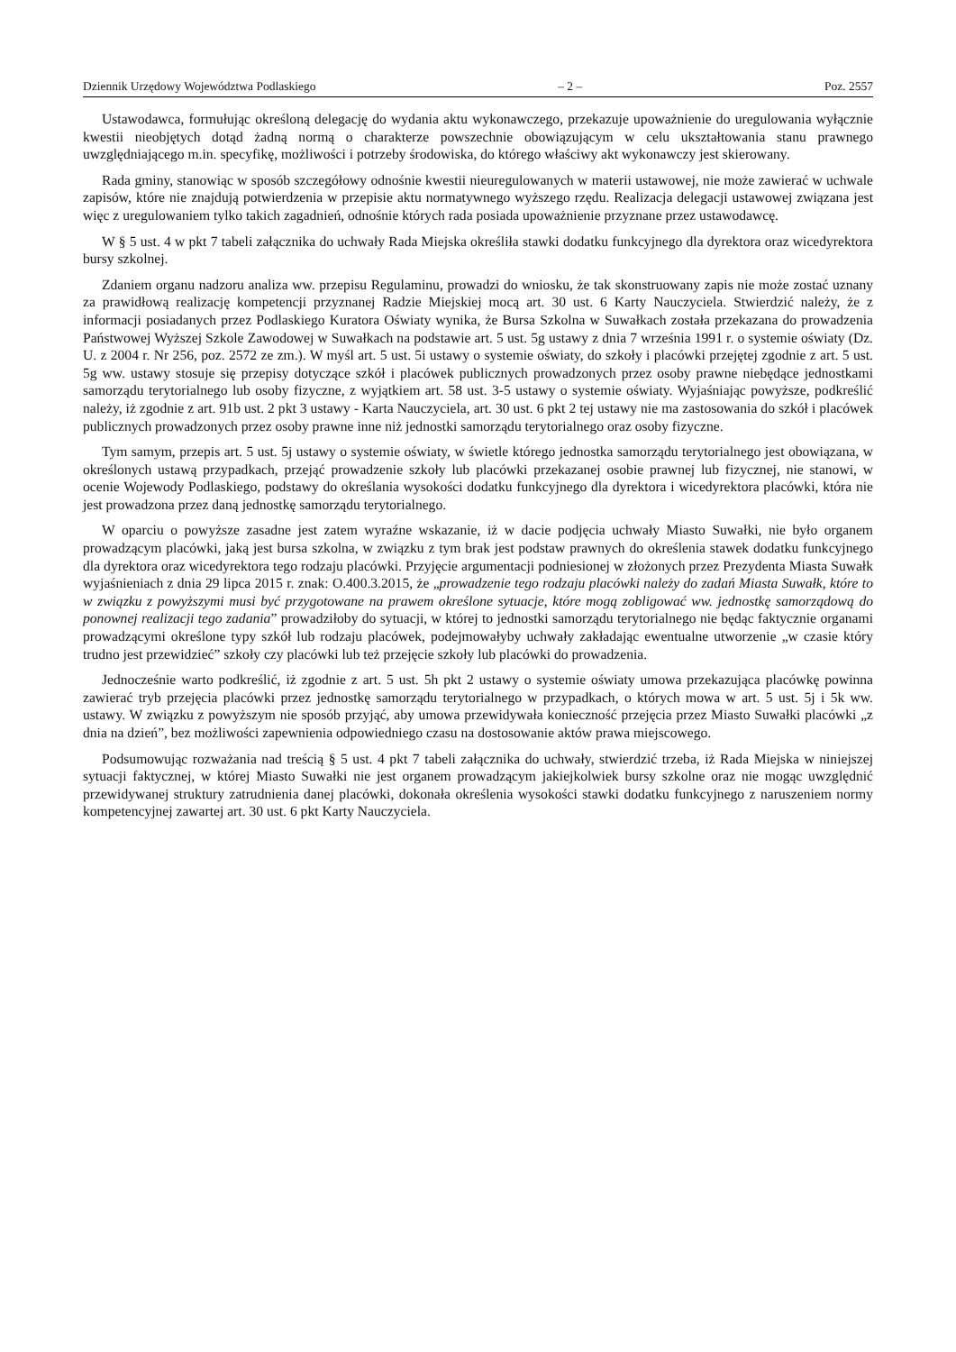Dziennik Urzędowy Województwa Podlaskiego – 2 – Poz. 2557
Ustawodawca, formułując określoną delegację do wydania aktu wykonawczego, przekazuje upoważnienie do uregulowania wyłącznie kwestii nieobjętych dotąd żadną normą o charakterze powszechnie obowiązującym w celu ukształtowania stanu prawnego uwzględniającego m.in. specyfikę, możliwości i potrzeby środowiska, do którego właściwy akt wykonawczy jest skierowany.
Rada gminy, stanowiąc w sposób szczegółowy odnośnie kwestii nieuregulowanych w materii ustawowej, nie może zawierać w uchwale zapisów, które nie znajdują potwierdzenia w przepisie aktu normatywnego wyższego rzędu. Realizacja delegacji ustawowej związana jest więc z uregulowaniem tylko takich zagadnień, odnośnie których rada posiada upoważnienie przyznane przez ustawodawcę.
W § 5 ust. 4 w pkt 7 tabeli załącznika do uchwały Rada Miejska określiła stawki dodatku funkcyjnego dla dyrektora oraz wicedyrektora bursy szkolnej.
Zdaniem organu nadzoru analiza ww. przepisu Regulaminu, prowadzi do wniosku, że tak skonstruowany zapis nie może zostać uznany za prawidłową realizację kompetencji przyznanej Radzie Miejskiej mocą art. 30 ust. 6 Karty Nauczyciela. Stwierdzić należy, że z informacji posiadanych przez Podlaskiego Kuratora Oświaty wynika, że Bursa Szkolna w Suwałkach została przekazana do prowadzenia Państwowej Wyższej Szkole Zawodowej w Suwałkach na podstawie art. 5 ust. 5g ustawy z dnia 7 września 1991 r. o systemie oświaty (Dz. U. z 2004 r. Nr 256, poz. 2572 ze zm.). W myśl art. 5 ust. 5i ustawy o systemie oświaty, do szkoły i placówki przejętej zgodnie z art. 5 ust. 5g ww. ustawy stosuje się przepisy dotyczące szkół i placówek publicznych prowadzonych przez osoby prawne niebędące jednostkami samorządu terytorialnego lub osoby fizyczne, z wyjątkiem art. 58 ust. 3-5 ustawy o systemie oświaty. Wyjaśniając powyższe, podkreślić należy, iż zgodnie z art. 91b ust. 2 pkt 3 ustawy - Karta Nauczyciela, art. 30 ust. 6 pkt 2 tej ustawy nie ma zastosowania do szkół i placówek publicznych prowadzonych przez osoby prawne inne niż jednostki samorządu terytorialnego oraz osoby fizyczne.
Tym samym, przepis art. 5 ust. 5j ustawy o systemie oświaty, w świetle którego jednostka samorządu terytorialnego jest obowiązana, w określonych ustawą przypadkach, przejąć prowadzenie szkoły lub placówki przekazanej osobie prawnej lub fizycznej, nie stanowi, w ocenie Wojewody Podlaskiego, podstawy do określania wysokości dodatku funkcyjnego dla dyrektora i wicedyrektora placówki, która nie jest prowadzona przez daną jednostkę samorządu terytorialnego.
W oparciu o powyższe zasadne jest zatem wyraźne wskazanie, iż w dacie podjęcia uchwały Miasto Suwałki, nie było organem prowadzącym placówki, jaką jest bursa szkolna, w związku z tym brak jest podstaw prawnych do określenia stawek dodatku funkcyjnego dla dyrektora oraz wicedyrektora tego rodzaju placówki. Przyjęcie argumentacji podniesionej w złożonych przez Prezydenta Miasta Suwałk wyjaśnieniach z dnia 29 lipca 2015 r. znak: O.400.3.2015, że „prowadzenie tego rodzaju placówki należy do zadań Miasta Suwałk, które to w związku z powyższymi musi być przygotowane na prawem określone sytuacje, które mogą zobligować ww. jednostkę samorządową do ponownej realizacji tego zadania” prowadziłoby do sytuacji, w której to jednostki samorządu terytorialnego nie będąc faktycznie organami prowadzącymi określone typy szkół lub rodzaju placówek, podejmowałyby uchwały zakładając ewentualne utworzenie „w czasie który trudno jest przewidzieć” szkoły czy placówki lub też przejęcie szkoły lub placówki do prowadzenia.
Jednocześnie warto podkreślić, iż zgodnie z art. 5 ust. 5h pkt 2 ustawy o systemie oświaty umowa przekazująca placówkę powinna zawierać tryb przejęcia placówki przez jednostkę samorządu terytorialnego w przypadkach, o których mowa w art. 5 ust. 5j i 5k ww. ustawy. W związku z powyższym nie sposób przyjąć, aby umowa przewidywała konieczność przejęcia przez Miasto Suwałki placówki „z dnia na dzień”, bez możliwości zapewnienia odpowiedniego czasu na dostosowanie aktów prawa miejscowego.
Podsumowując rozważania nad treścią § 5 ust. 4 pkt 7 tabeli załącznika do uchwały, stwierdzić trzeba, iż Rada Miejska w niniejszej sytuacji faktycznej, w której Miasto Suwałki nie jest organem prowadzącym jakiejkolwiek bursy szkolne oraz nie mogąc uwzględnić przewidywanej struktury zatrudnienia danej placówki, dokonała określenia wysokości stawki dodatku funkcyjnego z naruszeniem normy kompetencyjnej zawartej art. 30 ust. 6 pkt Karty Nauczyciela.